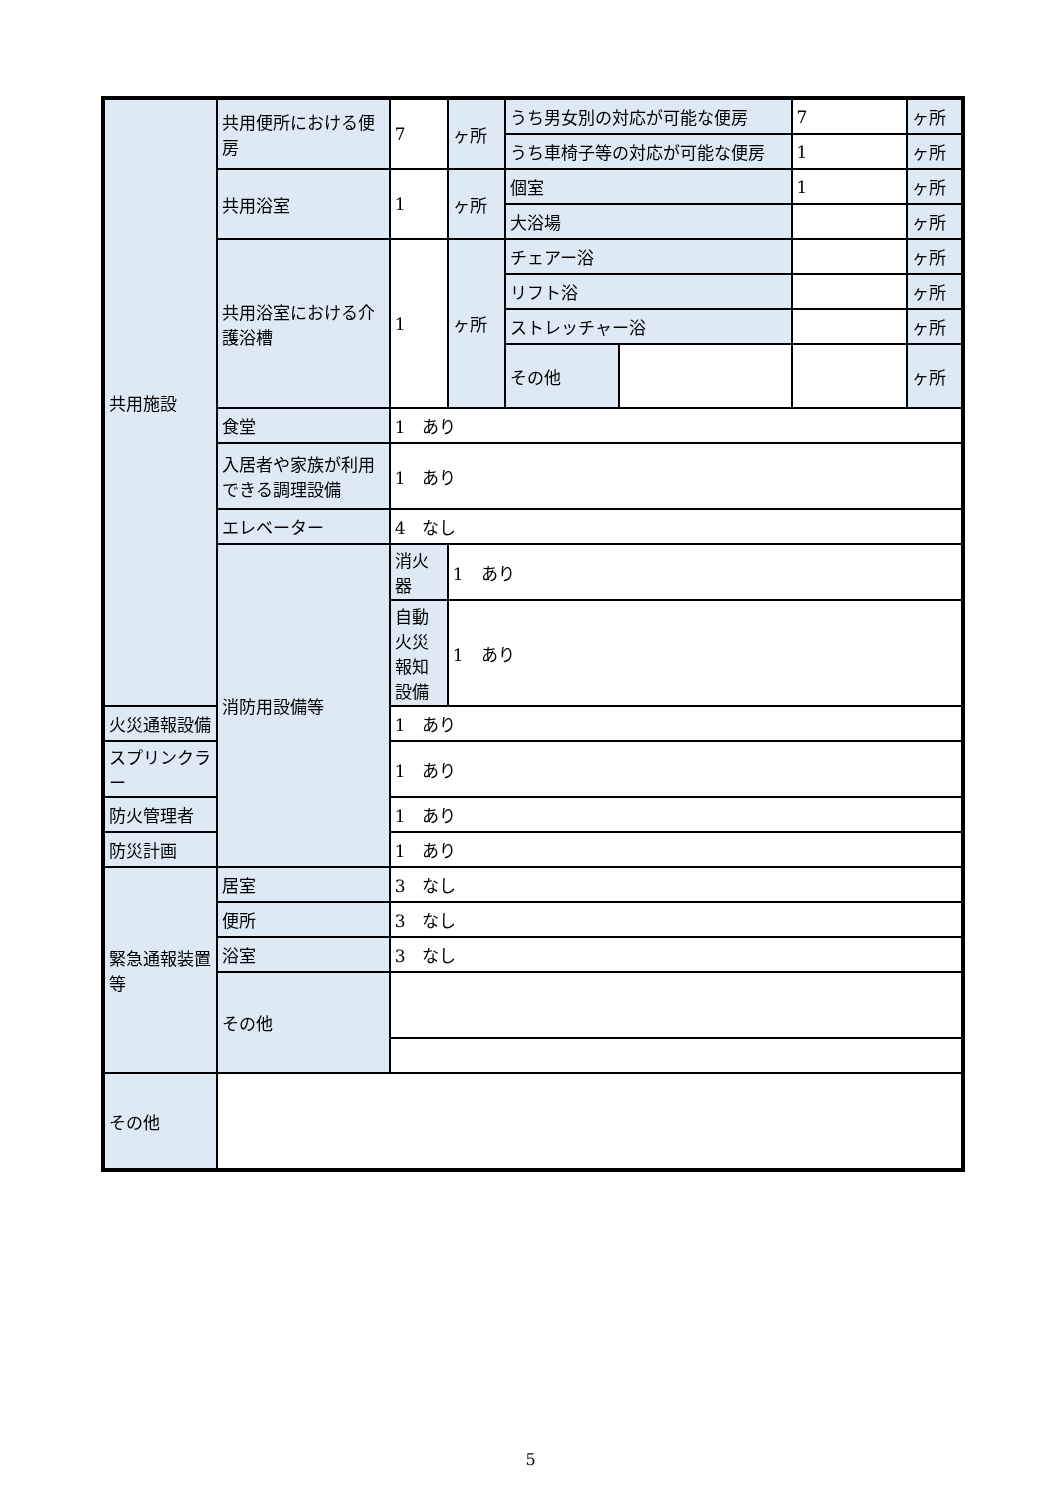| 共用施設 | 共用便所における便房 | 7 | ヶ所 | うち男女別の対応が可能な便房 | | 7 | ヶ所 |
| | | | | うち車椅子等の対応が可能な便房 | | 1 | ヶ所 |
| | 共用浴室 | 1 | ヶ所 | 個室 | | 1 | ヶ所 |
| | | | | 大浴場 | | | ヶ所 |
| | 共用浴室における介護浴槽 | 1 | ヶ所 | チェアー浴 | | | ヶ所 |
| | | | | リフト浴 | | | ヶ所 |
| | | | | ストレッチャー浴 | | | ヶ所 |
| | | | | その他 | | | ヶ所 |
| | 食堂 | 1 あり | | | | | |
| | 入居者や家族が利用できる調理設備 | 1 あり | | | | | |
| | エレベーター | 4 なし | | | | | |
| | 消防用設備等 | 消火器 | 1 あり | | | | |
| | | 自動火災報知設備 | 1 あり | | | | |
| 火災通報設備 | | 1 あり | | | | | |
| スプリンクラー | | 1 あり | | | | | |
| 防火管理者 | | 1 あり | | | | | |
| 防災計画 | | 1 あり | | | | | |
| 緊急通報装置等 | 居室 | 3 なし | | | | | |
| | 便所 | 3 なし | | | | | |
| | 浴室 | 3 なし | | | | | |
| | その他 | | | | | | |
| その他 | | | | | | | |
5